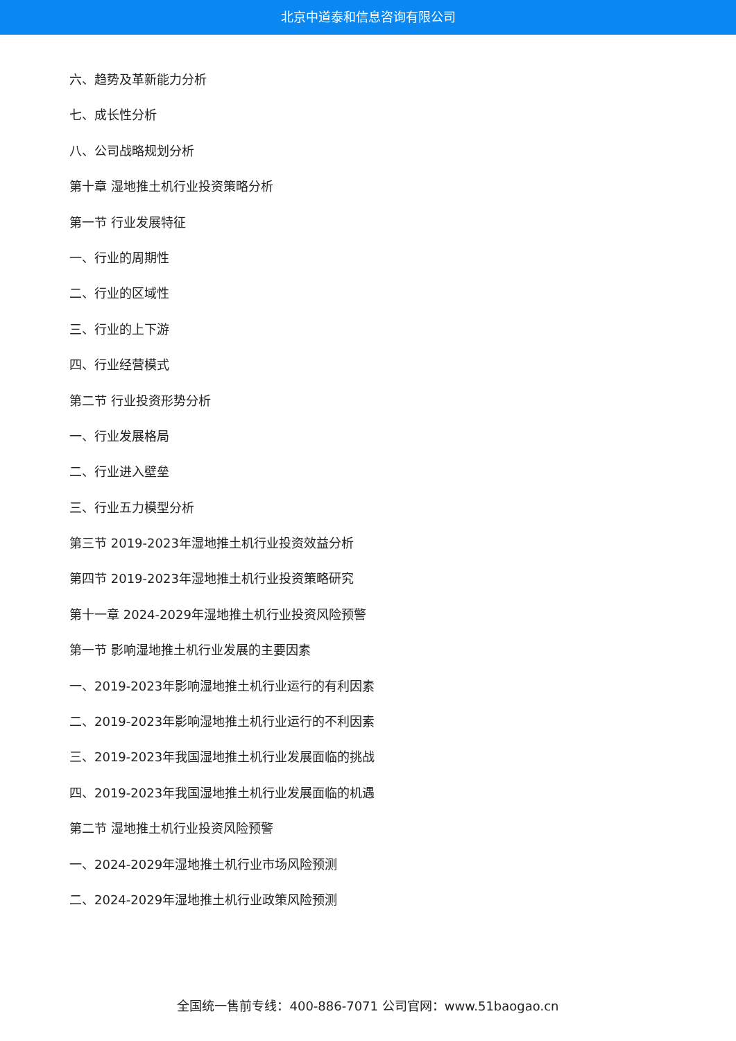北京中道泰和信息咨询有限公司
六、趋势及革新能力分析
七、成长性分析
八、公司战略规划分析
第十章 湿地推土机行业投资策略分析
第一节 行业发展特征
一、行业的周期性
二、行业的区域性
三、行业的上下游
四、行业经营模式
第二节 行业投资形势分析
一、行业发展格局
二、行业进入壁垒
三、行业五力模型分析
第三节 2019-2023年湿地推土机行业投资效益分析
第四节 2019-2023年湿地推土机行业投资策略研究
第十一章 2024-2029年湿地推土机行业投资风险预警
第一节 影响湿地推土机行业发展的主要因素
一、2019-2023年影响湿地推土机行业运行的有利因素
二、2019-2023年影响湿地推土机行业运行的不利因素
三、2019-2023年我国湿地推土机行业发展面临的挑战
四、2019-2023年我国湿地推土机行业发展面临的机遇
第二节 湿地推土机行业投资风险预警
一、2024-2029年湿地推土机行业市场风险预测
二、2024-2029年湿地推土机行业政策风险预测
全国统一售前专线：400-886-7071 公司官网：www.51baogao.cn